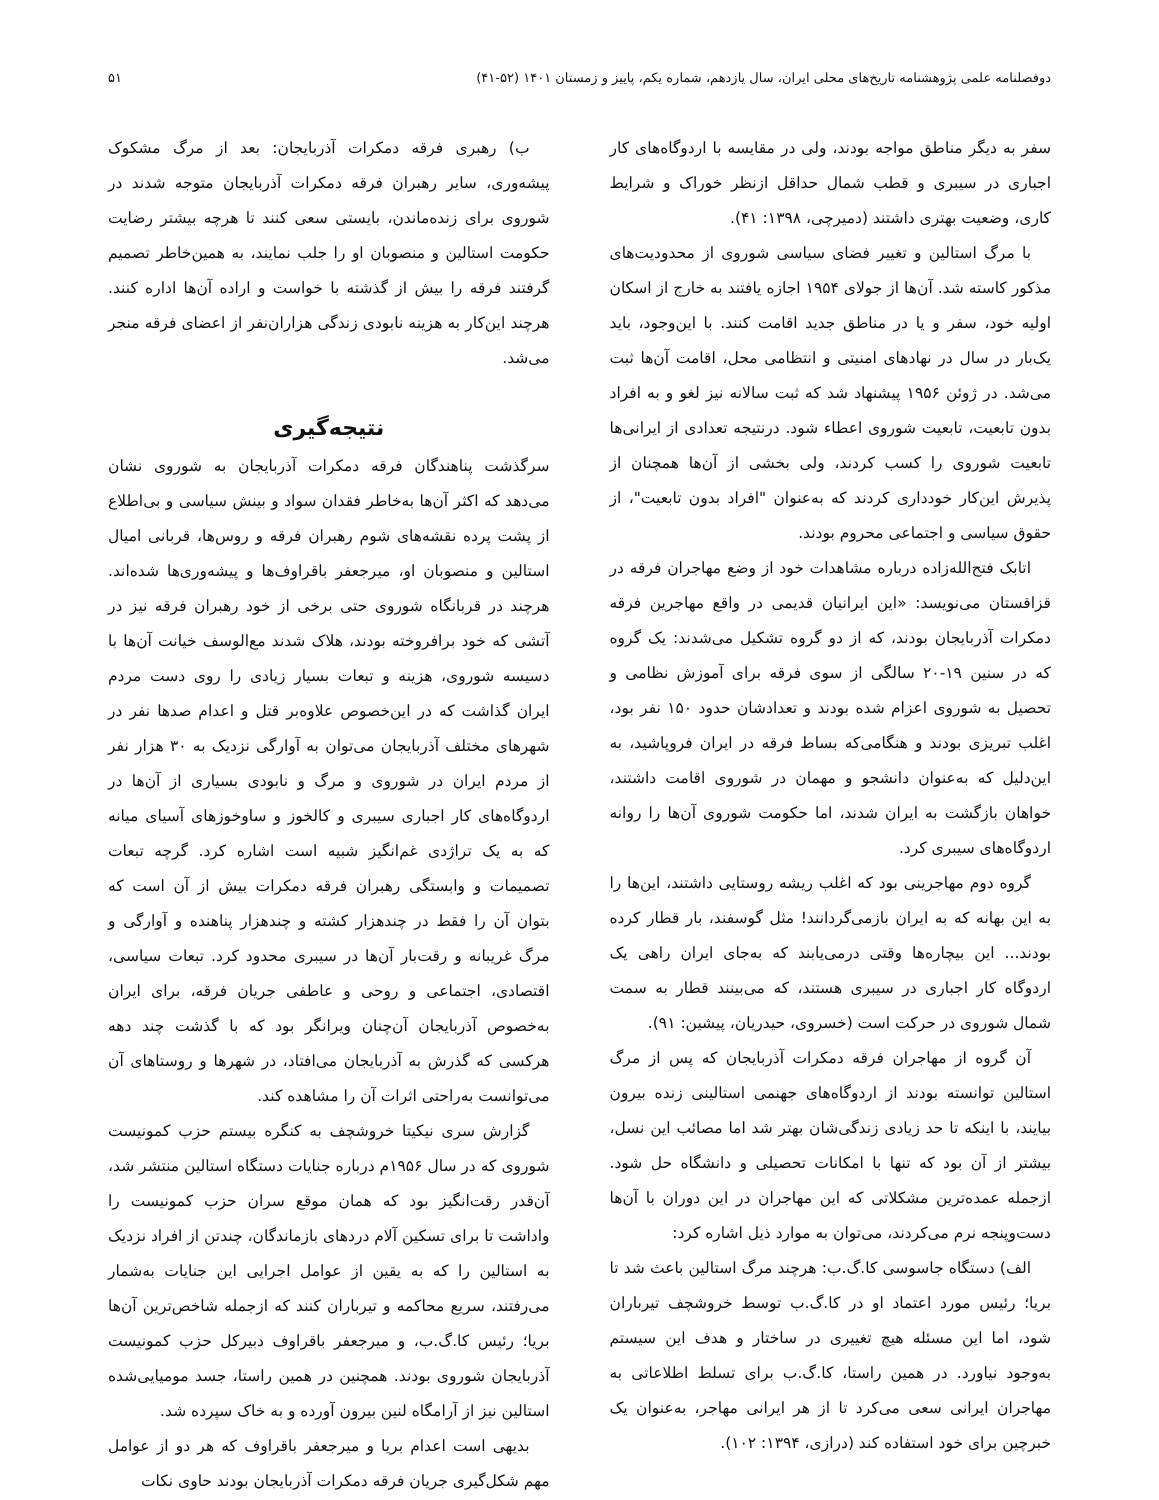دوفصلنامه علمی پژوهشنامه تاریخ‌های محلی ایران، سال یازدهم، شماره یکم، پاییز و زمستان ۱۴۰۱ (۵۲-۴۱) ۵۱
سفر به دیگر مناطق مواجه بودند، ولی در مقایسه با اردوگاه‌های کار اجباری در سیبری و قطب شمال حداقل ازنظر خوراک و شرایط کاری، وضعیت بهتری داشتند (دمیرچی، ۱۳۹۸: ۴۱).
با مرگ استالین و تغییر فضای سیاسی شوروی از محدودیت‌های مذکور کاسته شد. آن‌ها از جولای ۱۹۵۴ اجازه یافتند به خارج از اسکان اولیه خود، سفر و یا در مناطق جدید اقامت کنند. با این‌وجود، باید یک‌بار در سال در نهادهای امنیتی و انتظامی محل، اقامت آن‌ها ثبت می‌شد. در ژوئن ۱۹۵۶ پیشنهاد شد که ثبت سالانه نیز لغو و به افراد بدون تابعیت، تابعیت شوروی اعطاء شود. درنتیجه تعدادی از ایرانی‌ها تابعیت شوروی را کسب کردند، ولی بخشی از آن‌ها همچنان از پذیرش این‌کار خودداری کردند که به‌عنوان "افراد بدون تابعیت"، از حقوق سیاسی و اجتماعی محروم بودند.
اتابک فتح‌الله‌زاده درباره مشاهدات خود از وضع مهاجران فرقه در قزاقستان می‌نویسد: «این ایرانیان قدیمی در واقع مهاجرین فرقه دمکرات آذربایجان بودند، که از دو گروه تشکیل می‌شدند: یک گروه که در سنین ۱۹-۲۰ سالگی از سوی فرقه برای آموزش نظامی و تحصیل به شوروی اعزام شده بودند و تعدادشان حدود ۱۵۰ نفر بود، اغلب تبریزی بودند و هنگامی‌که بساط فرقه در ایران فروپاشید، به این‌دلیل که به‌عنوان دانشجو و مهمان در شوروی اقامت داشتند، خواهان بازگشت به ایران شدند، اما حکومت شوروی آن‌ها را روانه اردوگاه‌های سیبری کرد.
گروه دوم مهاجرینی بود که اغلب ریشه روستایی داشتند، این‌ها را به این بهانه که به ایران بازمی‌گردانند! مثل گوسفند، بار قطار کرده بودند... این بیچاره‌ها وقتی درمی‌یابند که به‌جای ایران راهی یک اردوگاه کار اجباری در سیبری هستند، که می‌بینند قطار به سمت شمال شوروی در حرکت است (خسروی، حیدریان، پیشین: ۹۱).
آن گروه از مهاجران فرقه دمکرات آذربایجان که پس از مرگ استالین توانسته بودند از اردوگاه‌های جهنمی استالینی زنده بیرون بیایند، با اینکه تا حد زیادی زندگی‌شان بهتر شد اما مصائب این نسل، بیشتر از آن بود که تنها با امکانات تحصیلی و دانشگاه حل شود. ازجمله عمده‌ترین مشکلاتی که این مهاجران در این دوران با آن‌ها دست‌وپنجه نرم می‌کردند، می‌توان به موارد ذیل اشاره کرد:
الف) دستگاه جاسوسی کا.گ.ب: هرچند مرگ استالین باعث شد تا بریا؛ رئیس مورد اعتماد او در کا.گ.ب توسط خروشچف تیرباران شود، اما این مسئله هیچ تغییری در ساختار و هدف این سیستم به‌وجود نیاورد. در همین راستا، کا.گ.ب برای تسلط اطلاعاتی به مهاجران ایرانی سعی می‌کرد تا از هر ایرانی مهاجر، به‌عنوان یک خبرچین برای خود استفاده کند (درازی، ۱۳۹۴: ۱۰۲).
ب) رهبری فرقه دمکرات آذربایجان: بعد از مرگ مشکوک پیشه‌وری، سایر رهبران فرقه دمکرات آذربایجان متوجه شدند در شوروی برای زنده‌ماندن، بایستی سعی کنند تا هرچه بیشتر رضایت حکومت استالین و منصوبان او را جلب نمایند، به همین‌خاطر تصمیم گرفتند فرقه را بیش از گذشته با خواست و اراده آن‌ها اداره کنند. هرچند این‌کار به هزینه نابودی زندگی هزاران‌نفر از اعضای فرقه منجر می‌شد.
نتیجه‌گیری
سرگذشت پناهندگان فرقه دمکرات آذربایجان به شوروی نشان می‌دهد که اکثر آن‌ها به‌خاطر فقدان سواد و بینش سیاسی و بی‌اطلاع از پشت پرده نقشه‌های شوم رهبران فرقه و روس‌ها، قربانی امیال استالین و منصوبان او، میرجعفر باقراوف‌ها و پیشه‌وری‌ها شده‌اند. هرچند در قربانگاه شوروی حتی برخی از خود رهبران فرقه نیز در آتشی که خود برافروخته بودند، هلاک شدند مع‌الوسف خیانت آن‌ها با دسیسه شوروی، هزینه و تبعات بسیار زیادی را روی دست مردم ایران گذاشت که در این‌خصوص علاوه‌بر قتل و اعدام صدها نفر در شهرهای مختلف آذربایجان می‌توان به آوارگی نزدیک به ۳۰ هزار نفر از مردم ایران در شوروی و مرگ و نابودی بسیاری از آن‌ها در اردوگاه‌های کار اجباری سیبری و کالخوز و ساوخوزهای آسیای میانه که به یک تراژدی غم‌انگیز شبیه است اشاره کرد. گرچه تبعات تصمیمات و وابستگی رهبران فرقه دمکرات بیش از آن است که بتوان آن را فقط در چندهزار کشته و چندهزار پناهنده و آوارگی و مرگ غریبانه و رقت‌بار آن‌ها در سیبری محدود کرد. تبعات سیاسی، اقتصادی، اجتماعی و روحی و عاطفی جریان فرقه، برای ایران به‌خصوص آذربایجان آن‌چنان ویرانگر بود که با گذشت چند دهه هرکسی که گذرش به آذربایجان می‌افتاد، در شهرها و روستاهای آن می‌توانست به‌راحتی اثرات آن را مشاهده کند.
گزارش سری نیکیتا خروشچف به کنگره بیستم حزب کمونیست شوروی که در سال ۱۹۵۶م درباره جنایات دستگاه استالین منتشر شد، آن‌قدر رقت‌انگیز بود که همان موقع سران حزب کمونیست را واداشت تا برای تسکین آلام دردهای بازماندگان، چندتن از افراد نزدیک به استالین را که به یقین از عوامل اجرایی این جنایات به‌شمار می‌رفتند، سریع محاکمه و تیرباران کنند که ازجمله شاخص‌ترین آن‌ها بریا؛ رئیس کا.گ.ب، و میرجعفر باقراوف دبیرکل حزب کمونیست آذربایجان شوروی بودند. همچنین در همین راستا، جسد مومیایی‌شده استالین نیز از آرامگاه لنین بیرون آورده و به خاک سپرده شد.
بدیهی است اعدام بریا و میرجعفر باقراوف که هر دو از عوامل مهم شکل‌گیری جریان فرقه دمکرات آذربایجان بودند حاوی نکات